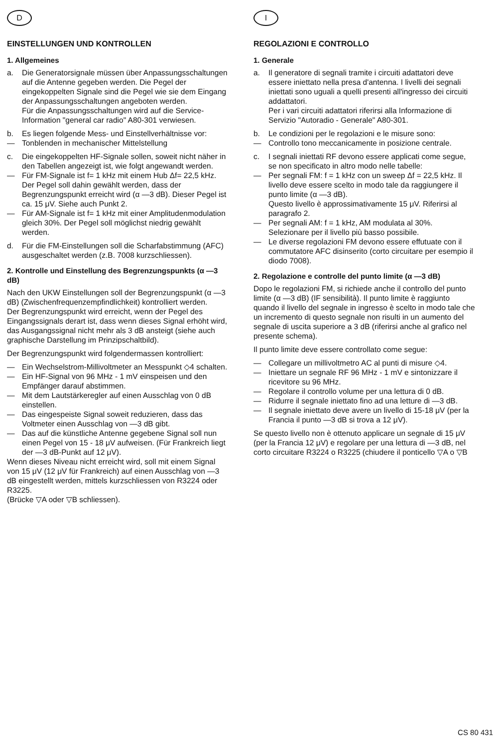D
EINSTELLUNGEN UND KONTROLLEN
1. Allgemeines
a. Die Generatorsignale müssen über Anpassungs­schaltungen auf die Antenne gegeben werden. Die Pegel der eingekoppelten Signale sind die Pegel wie sie dem Eingang der Anpassungsschaltungen angeboten werden.
Für die Anpassungsschaltungen wird auf die Service-Information "general car radio" A80-301 verwiesen.
b. Es liegen folgende Mess- und Einstellverhältnisse vor:
— Tonblenden in mechanischer Mittelstellung
c. Die eingekoppelten HF-Signale sollen, soweit nicht näher in den Tabellen angezeigt ist, wie folgt angewandt werden.
— Für FM-Signale ist f= 1 kHz mit einem Hub Δf= 22,5 kHz.
Der Pegel soll dahin gewählt werden, dass der Begrenzungspunkt erreicht wird (α —3 dB). Dieser Pegel ist ca. 15 μV. Siehe auch Punkt 2.
— Für AM-Signale ist f= 1 kHz mit einer Amplituden­modulation gleich 30%. Der Pegel soll möglichst niedrig gewählt werden.
d. Für die FM-Einstellungen soll die Scharfabstim­mung (AFC) ausgeschaltet werden (z.B. 7008 kurzschliessen).
2. Kontrolle und Einstellung des Begrenzungspunkts (α —3 dB)
Nach den UKW Einstellungen soll der Be­grenzungspunkt (α —3 dB) (Zwischenfrequenzempfindlichkeit) kontrolliert werden.
Der Begrenzungspunkt wird erreicht, wenn der Pegel des Eingangssignals derart ist, dass wenn dieses Signal erhöht wird, das Ausgangssignal nicht mehr als 3 dB ansteigt (siehe auch graphische Darstellung im Prinzipschaltbild).
Der Begrenzungspunkt wird folgendermassen kontrolliert:
— Ein Wechselstrom-Millivoltmeter an Messpunkt ◇4 schalten.
— Ein HF-Signal von 96 MHz - 1 mV einspeisen und den Empfänger darauf abstimmen.
— Mit dem Lautstärkeregler auf einen Ausschlag von 0 dB einstellen.
— Das eingespeiste Signal soweit reduzieren, dass das Voltmeter einen Ausschlag von —3 dB gibt.
— Das auf die künstliche Antenne gegebene Signal soll nun einen Pegel von 15 - 18 μV aufweisen. (Für Frankreich liegt der —3 dB-Punkt auf 12 μV).
Wenn dieses Niveau nicht erreicht wird, soll mit einem Signal von 15 μV (12 μV für Frankreich) auf einen Ausschlag von —3 dB eingestellt werden, mittels kurzschliessen von R3224 oder R3225.
(Brücke ▽A oder ▽B schliessen).
I
REGOLAZIONI E CONTROLLO
1. Generale
a. Il generatore di segnali tramite i circuiti adattatori deve essere iniettato nella presa d'antenna. I livelli dei segnali iniettati sono uguali a quelli presenti all'ingresso dei circuiti addattatori.
Per i vari circuiti adattatori riferirsi alla Informazione di Servizio "Autoradio - Generale" A80-301.
b. Le condizioni per le regolazioni e le misure sono:
— Controllo tono meccanicamente in posizione centrale.
c. I segnali iniettati RF devono essere applicati come segue, se non specificato in altro modo nelle tabelle:
— Per segnali FM: f = 1 kHz con un sweep Δf = 22,5 kHz. Il livello deve essere scelto in modo tale da raggiungere il punto limite (α —3 dB).
Questo livello è approssimativamente 15 μV. Riferirsi al paragrafo 2.
— Per segnali AM: f = 1 kHz, AM modulata al 30%. Selezionare per il livello più basso possibile.
— Le diverse regolazioni FM devono essere effutuate con il commutatore AFC disinserito (corto circuitare per esempio il diodo 7008).
2. Regolazione e controlle del punto limite (α —3 dB)
Dopo le regolazioni FM, si richiede anche il controllo del punto limite (α —3 dB) (IF sensibilità). Il punto limite è raggiunto quando il livello del segnale in ingresso è scelto in modo tale che un incremento di questo segnale non risulti in un aumento del segnale di uscita superiore a 3 dB (riferirsi anche al grafico nel presente schema).
Il punto limite deve essere controllato come segue:
— Collegare un millivoltmetro AC al punti di misure ◇4.
— Iniettare un segnale RF 96 MHz - 1 mV e sintonizzare il ricevitore su 96 MHz.
— Regolare il controllo volume per una lettura di 0 dB.
— Ridurre il segnale iniettato fino ad una letture di —3 dB.
— Il segnale iniettato deve avere un livello di 15-18 μV (per la Francia il punto —3 dB si trova a 12 μV).
Se questo livello non è ottenuto applicare un segnale di 15 μV (per la Francia 12 μV) e regolare per una lettura di —3 dB, nel corto circuitare R3224 o R3225 (chiudere il ponticello ▽A o ▽B
CS 80 431